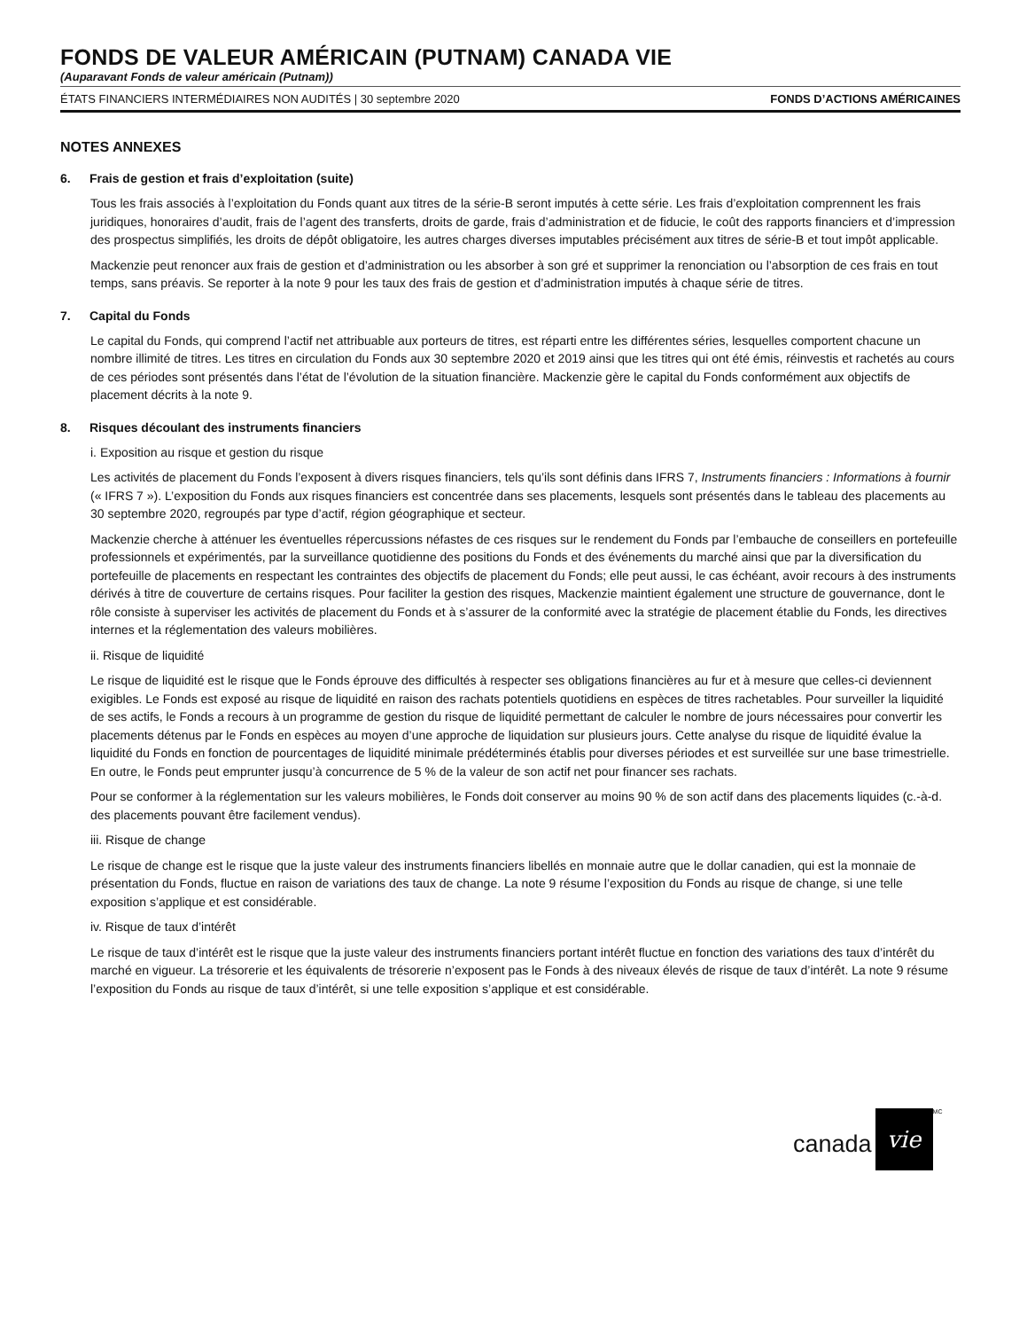FONDS DE VALEUR AMÉRICAIN (PUTNAM) CANADA VIE
(Auparavant Fonds de valeur américain (Putnam))
ÉTATS FINANCIERS INTERMÉDIAIRES NON AUDITÉS | 30 septembre 2020 FONDS D’ACTIONS AMÉRICAINES
NOTES ANNEXES
6. Frais de gestion et frais d’exploitation (suite)
Tous les frais associés à l’exploitation du Fonds quant aux titres de la série-B seront imputés à cette série. Les frais d’exploitation comprennent les frais juridiques, honoraires d’audit, frais de l’agent des transferts, droits de garde, frais d’administration et de fiducie, le coût des rapports financiers et d’impression des prospectus simplifiés, les droits de dépôt obligatoire, les autres charges diverses imputables précisément aux titres de série-B et tout impôt applicable.
Mackenzie peut renoncer aux frais de gestion et d’administration ou les absorber à son gré et supprimer la renonciation ou l’absorption de ces frais en tout temps, sans préavis. Se reporter à la note 9 pour les taux des frais de gestion et d’administration imputés à chaque série de titres.
7. Capital du Fonds
Le capital du Fonds, qui comprend l’actif net attribuable aux porteurs de titres, est réparti entre les différentes séries, lesquelles comportent chacune un nombre illimité de titres. Les titres en circulation du Fonds aux 30 septembre 2020 et 2019 ainsi que les titres qui ont été émis, réinvestis et rachetés au cours de ces périodes sont présentés dans l’état de l’évolution de la situation financière. Mackenzie gère le capital du Fonds conformément aux objectifs de placement décrits à la note 9.
8. Risques découlant des instruments financiers
i. Exposition au risque et gestion du risque
Les activités de placement du Fonds l’exposent à divers risques financiers, tels qu’ils sont définis dans IFRS 7, Instruments financiers : Informations à fournir (« IFRS 7 »). L’exposition du Fonds aux risques financiers est concentrée dans ses placements, lesquels sont présentés dans le tableau des placements au 30 septembre 2020, regroupés par type d’actif, région géographique et secteur.
Mackenzie cherche à atténuer les éventuelles répercussions néfastes de ces risques sur le rendement du Fonds par l’embauche de conseillers en portefeuille professionnels et expérimentés, par la surveillance quotidienne des positions du Fonds et des événements du marché ainsi que par la diversification du portefeuille de placements en respectant les contraintes des objectifs de placement du Fonds; elle peut aussi, le cas échéant, avoir recours à des instruments dérivés à titre de couverture de certains risques. Pour faciliter la gestion des risques, Mackenzie maintient également une structure de gouvernance, dont le rôle consiste à superviser les activités de placement du Fonds et à s’assurer de la conformité avec la stratégie de placement établie du Fonds, les directives internes et la réglementation des valeurs mobilières.
ii. Risque de liquidité
Le risque de liquidité est le risque que le Fonds éprouve des difficultés à respecter ses obligations financières au fur et à mesure que celles-ci deviennent exigibles. Le Fonds est exposé au risque de liquidité en raison des rachats potentiels quotidiens en espèces de titres rachetables. Pour surveiller la liquidité de ses actifs, le Fonds a recours à un programme de gestion du risque de liquidité permettant de calculer le nombre de jours nécessaires pour convertir les placements détenus par le Fonds en espèces au moyen d’une approche de liquidation sur plusieurs jours. Cette analyse du risque de liquidité évalue la liquidité du Fonds en fonction de pourcentages de liquidité minimale prédéterminés établis pour diverses périodes et est surveillée sur une base trimestrielle. En outre, le Fonds peut emprunter jusqu’à concurrence de 5 % de la valeur de son actif net pour financer ses rachats.
Pour se conformer à la réglementation sur les valeurs mobilières, le Fonds doit conserver au moins 90 % de son actif dans des placements liquides (c.-à-d. des placements pouvant être facilement vendus).
iii. Risque de change
Le risque de change est le risque que la juste valeur des instruments financiers libellés en monnaie autre que le dollar canadien, qui est la monnaie de présentation du Fonds, fluctue en raison de variations des taux de change. La note 9 résume l’exposition du Fonds au risque de change, si une telle exposition s’applique et est considérable.
iv. Risque de taux d’intérêt
Le risque de taux d’intérêt est le risque que la juste valeur des instruments financiers portant intérêt fluctue en fonction des variations des taux d’intérêt du marché en vigueur. La trésorerie et les équivalents de trésorerie n’exposent pas le Fonds à des niveaux élevés de risque de taux d’intérêt. La note 9 résume l’exposition du Fonds au risque de taux d’intérêt, si une telle exposition s’applique et est considérable.
canada vie<sup>MC</sup>